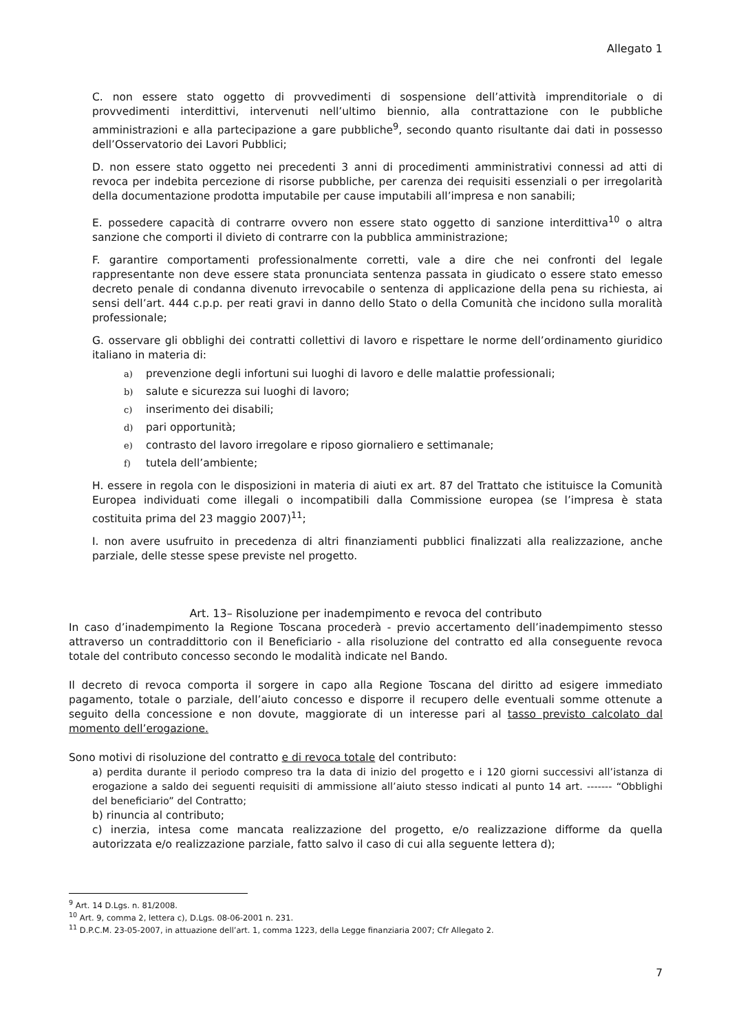Allegato 1
C. non essere stato oggetto di provvedimenti di sospensione dell’attività imprenditoriale o di provvedimenti interdittivi, intervenuti nell’ultimo biennio, alla contrattazione con le pubbliche amministrazioni e alla partecipazione a gare pubbliche<sup>9</sup>, secondo quanto risultante dai dati in possesso dell’Osservatorio dei Lavori Pubblici;
D. non essere stato oggetto nei precedenti 3 anni di procedimenti amministrativi connessi ad atti di revoca per indebita percezione di risorse pubbliche, per carenza dei requisiti essenziali o per irregolarità della documentazione prodotta imputabile per cause imputabili all’impresa e non sanabili;
E. possedere capacità di contrarre ovvero non essere stato oggetto di sanzione interdittiva<sup>10</sup> o altra sanzione che comporti il divieto di contrarre con la pubblica amministrazione;
F. garantire comportamenti professionalmente corretti, vale a dire che nei confronti del legale rappresentante non deve essere stata pronunciata sentenza passata in giudicato o essere stato emesso decreto penale di condanna divenuto irrevocabile o sentenza di applicazione della pena su richiesta, ai sensi dell’art. 444 c.p.p. per reati gravi in danno dello Stato o della Comunità che incidono sulla moralità professionale;
G. osservare gli obblighi dei contratti collettivi di lavoro e rispettare le norme dell’ordinamento giuridico italiano in materia di:
a) prevenzione degli infortuni sui luoghi di lavoro e delle malattie professionali;
b) salute e sicurezza sui luoghi di lavoro;
c) inserimento dei disabili;
d) pari opportunità;
e) contrasto del lavoro irregolare e riposo giornaliero e settimanale;
f) tutela dell’ambiente;
H. essere in regola con le disposizioni in materia di aiuti ex art. 87 del Trattato che istituisce la Comunità Europea individuati come illegali o incompatibili dalla Commissione europea (se l’impresa è stata costituita prima del 23 maggio 2007)<sup>11</sup>;
I. non avere usufruito in precedenza di altri finanziamenti pubblici finalizzati alla realizzazione, anche parziale, delle stesse spese previste nel progetto.
Art. 13– Risoluzione per inadempimento e revoca del contributo
In caso d’inadempimento la Regione Toscana procederà - previo accertamento dell’inadempimento stesso attraverso un contraddittorio con il Beneficiario - alla risoluzione del contratto ed alla conseguente revoca totale del contributo concesso secondo le modalità indicate nel Bando.
Il decreto di revoca comporta il sorgere in capo alla Regione Toscana del diritto ad esigere immediato pagamento, totale o parziale, dell’aiuto concesso e disporre il recupero delle eventuali somme ottenute a seguito della concessione e non dovute, maggiorate di un interesse pari al tasso previsto calcolato dal momento dell’erogazione.
Sono motivi di risoluzione del contratto e di revoca totale del contributo:
a) perdita durante il periodo compreso tra la data di inizio del progetto e i 120 giorni successivi all’istanza di erogazione a saldo dei seguenti requisiti di ammissione all’aiuto stesso indicati al punto 14 art. ------- “Obblighi del beneficiario” del Contratto;
b) rinuncia al contributo;
c) inerzia, intesa come mancata realizzazione del progetto, e/o realizzazione difforme da quella autorizzata e/o realizzazione parziale, fatto salvo il caso di cui alla seguente lettera d);
<sup>9</sup> Art. 14 D.Lgs. n. 81/2008.
<sup>10</sup> Art. 9, comma 2, lettera c), D.Lgs. 08-06-2001 n. 231.
<sup>11</sup> D.P.C.M. 23-05-2007, in attuazione dell’art. 1, comma 1223, della Legge finanziaria 2007; Cfr Allegato 2.
7